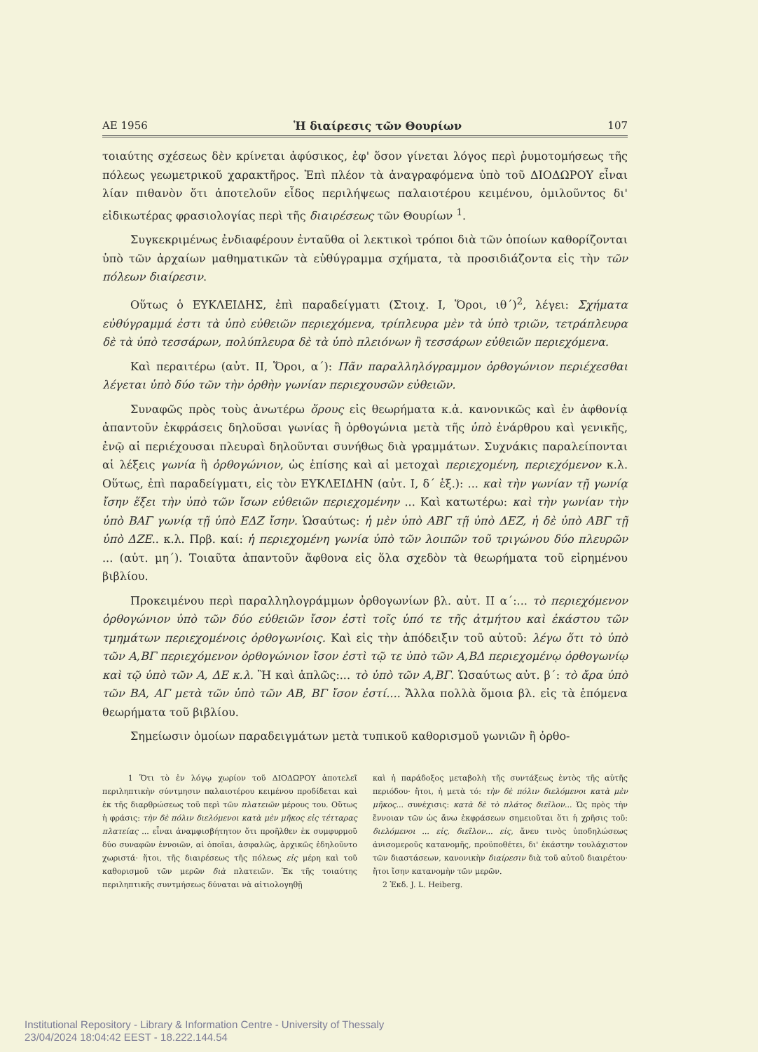ΑΕ 1956 Ἡ διαίρεσις τῶν Θουρίων 107
τοιαύτης σχέσεως δὲν κρίνεται ἀφύσικος, ἐφ' ὅσον γίνεται λόγος περὶ ῥυμοτομήσεως τῆς πόλεως γεωμετρικοῦ χαρακτῆρος. Ἐπὶ πλέον τὰ ἀναγραφόμενα ὑπὸ τοῦ ΔΙΟΔΩΡΟΥ εἶναι λίαν πιθανὸν ὅτι ἀποτελοῦν εἶδος περιλήψεως παλαιοτέρου κειμένου, ὁμιλοῦντος δι' εἰδικωτέρας φρασιολογίας περὶ τῆς διαιρέσεως τῶν Θουρίων <sup>1</sup>.
Συγκεκριμένως ἐνδιαφέρουν ἐνταῦθα οἱ λεκτικοὶ τρόποι διὰ τῶν ὁποίων καθορίζονται ὑπὸ τῶν ἀρχαίων μαθηματικῶν τὰ εὐθύγραμμα σχήματα, τὰ προσιδιάζοντα εἰς τὴν τῶν πόλεων διαίρεσιν.
Οὕτως ὁ ΕΥΚΛΕΙΔΗΣ, ἐπὶ παραδείγματι (Στοιχ. Ι, Ὅροι, ιθ΄)<sup>2</sup>, λέγει: Σχήματα εὐθύγραμμά ἐστι τὰ ὑπὸ εὐθειῶν περιεχόμενα, τρίπλευρα μὲν τὰ ὑπὸ τριῶν, τετράπλευρα δὲ τὰ ὑπὸ τεσσάρων, πολύπλευρα δὲ τὰ ὑπὸ πλειόνων ἢ τεσσάρων εὐθειῶν περιεχόμενα.
Καὶ περαιτέρω (αὐτ. ΙΙ, Ὅροι, α΄): Πᾶν παραλληλόγραμμον ὀρθογώνιον περιέχεσθαι λέγεται ὑπὸ δύο τῶν τὴν ὀρθὴν γωνίαν περιεχουσῶν εὐθειῶν.
Συναφῶς πρὸς τοὺς ἀνωτέρω ὅρους εἰς θεωρήματα κ.ἀ. κανονικῶς καὶ ἐν ἀφθονίᾳ ἀπαντοῦν ἐκφράσεις δηλοῦσαι γωνίας ἢ ὀρθογώνια μετὰ τῆς ὑπὸ ἐνάρθρου καὶ γενικῆς, ἐνῷ αἱ περιέχουσαι πλευραὶ δηλοῦνται συνήθως διὰ γραμμάτων. Συχνάκις παραλείπονται αἱ λέξεις γωνία ἢ ὀρθογώνιον, ὡς ἐπίσης καὶ αἱ μετοχαὶ περιεχομένη, περιεχόμενον κ.λ. Οὕτως, ἐπὶ παραδείγματι, εἰς τὸν ΕΥΚΛΕΙΔΗΝ (αὐτ. Ι, δ΄ ἑξ.): ... καὶ τὴν γωνίαν τῇ γωνίᾳ ἴσην ἕξει τὴν ὑπὸ τῶν ἴσων εὐθειῶν περιεχομένην ... Καὶ κατωτέρω: καὶ τὴν γωνίαν τὴν ὑπὸ ΒΑΓ γωνίᾳ τῇ ὑπὸ ΕΔΖ ἴσην. Ὡσαύτως: ἡ μὲν ὑπὸ ΑΒΓ τῇ ὑπὸ ΔΕΖ, ἡ δὲ ὑπὸ ΑΒΓ τῇ ὑπὸ ΔΖΕ.. κ.λ. Πρβ. καί: ἡ περιεχομένη γωνία ὑπὸ τῶν λοιπῶν τοῦ τριγώνου δύο πλευρῶν ... (αὐτ. μη΄). Τοιαῦτα ἀπαντοῦν ἄφθονα εἰς ὅλα σχεδὸν τὰ θεωρήματα τοῦ εἰρημένου βιβλίου.
Προκειμένου περὶ παραλληλογράμμων ὀρθογωνίων βλ. αὐτ. ΙΙ α΄:... τὸ περιεχόμενον ὀρθογώνιον ὑπὸ τῶν δύο εὐθειῶν ἴσον ἐστὶ τοῖς ὑπό τε τῆς ἀτμήτου καὶ ἑκάστου τῶν τμημάτων περιεχομένοις ὀρθογωνίοις. Καὶ εἰς τὴν ἀπόδειξιν τοῦ αὐτοῦ: λέγω ὅτι τὸ ὑπὸ τῶν Α,ΒΓ περιεχόμενον ὀρθογώνιον ἴσον ἐστὶ τῷ τε ὑπὸ τῶν Α,ΒΔ περιεχομένῳ ὀρθογωνίῳ καὶ τῷ ὑπὸ τῶν Α, ΔΕ κ.λ. Ἢ καὶ ἁπλῶς:... τὸ ὑπὸ τῶν Α,ΒΓ. Ὡσαύτως αὐτ. β΄: τὸ ἄρα ὑπὸ τῶν ΒΑ, ΑΓ μετὰ τῶν ὑπὸ τῶν ΑΒ, ΒΓ ἴσον ἐστί.... Ἄλλα πολλὰ ὅμοια βλ. εἰς τὰ ἑπόμενα θεωρήματα τοῦ βιβλίου.
Σημείωσιν ὁμοίων παραδειγμάτων μετὰ τυπικοῦ καθορισμοῦ γωνιῶν ἢ ὀρθο-
1 Ὅτι τὸ ἐν λόγῳ χωρίον τοῦ ΔΙΟΔΩΡΟΥ ἀποτελεῖ περιληπτικὴν σύντμησιν παλαιοτέρου κειμένου προδίδεται καὶ ἐκ τῆς διαρθρώσεως τοῦ περὶ τῶν πλατειῶν μέρους του. Οὕτως ἡ φράσις: τὴν δὲ πόλιν διελόμενοι κατὰ μὲν μῆκος εἰς τέτταρας πλατείας ... εἶναι ἀναμφισβήτητον ὅτι προῆλθεν ἐκ συμφυρμοῦ δύο συναφῶν ἐννοιῶν, αἱ ὁποῖαι, ἀσφαλῶς, ἀρχικῶς ἐδηλοῦντο χωριστά· ἤτοι, τῆς διαιρέσεως τῆς πόλεως εἰς μέρη καὶ τοῦ καθορισμοῦ τῶν μερῶν διὰ πλατειῶν. Ἐκ τῆς τοιαύτης περιληπτικῆς συντμήσεως δύναται νὰ αἰτιολογηθῇ
καὶ ἡ παράδοξος μεταβολὴ τῆς συντάξεως ἐντὸς τῆς αὐτῆς περιόδου· ἤτοι, ἡ μετὰ τό: τὴν δὲ πόλιν διελόμενοι κατὰ μὲν μῆκος... συνέχισις: κατὰ δὲ τὸ πλάτος διεῖλον... Ὡς πρὸς τὴν ἔννοιαν τῶν ὡς ἄνω ἐκφράσεων σημειοῦται ὅτι ἡ χρῆσις τοῦ: διελόμενοι ... εἰς, διεῖλον... εἰς, ἄνευ τινὸς ὑποδηλώσεως ἀνισομεροῦς κατανομῆς, προϋποθέτει, δι' ἑκάστην τουλάχιστον τῶν διαστάσεων, κανονικὴν διαίρεσιν διὰ τοῦ αὐτοῦ διαιρέτου· ἤτοι ἴσην κατανομὴν τῶν μερῶν.
2 Ἐκδ. J. L. Heiberg.
Institutional Repository - Library & Information Centre - University of Thessaly
23/04/2024 18:04:42 EEST - 18.222.144.54